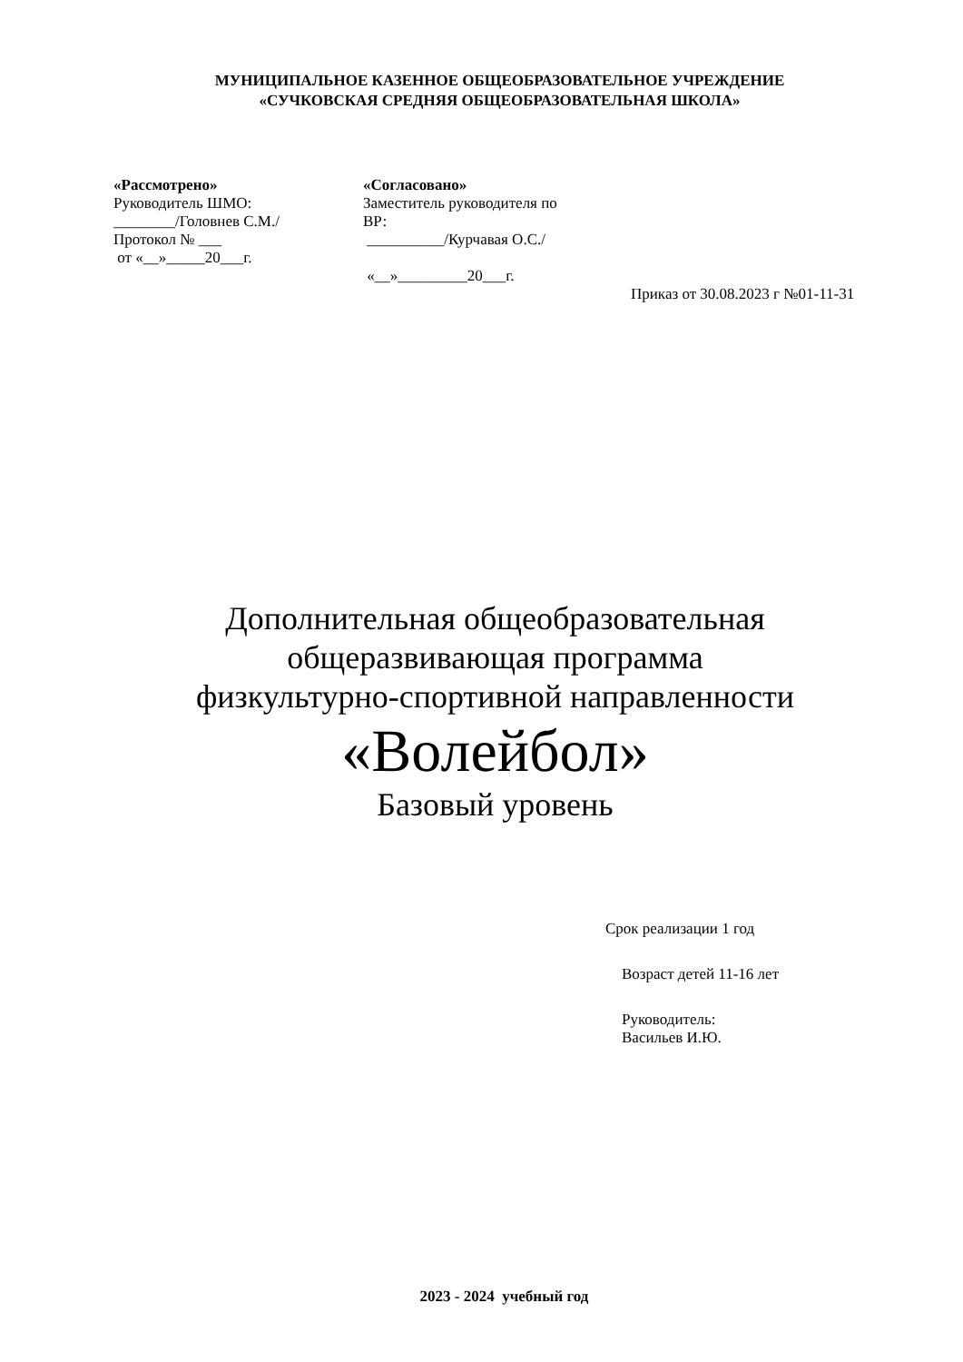МУНИЦИПАЛЬНОЕ КАЗЕННОЕ ОБЩЕОБРАЗОВАТЕЛЬНОЕ УЧРЕЖДЕНИЕ
«СУЧКОВСКАЯ СРЕДНЯЯ ОБЩЕОБРАЗОВАТЕЛЬНАЯ ШКОЛА»
«Рассмотрено»
Руководитель ШМО:
________/Головнев С.М./
Протокол № ___
от «__»_____20___г.
«Согласовано»
Заместитель руководителя по
ВР:
__________/Курчавая О.С./
«__»_________20___г.
Приказ от 30.08.2023 г №01-11-31
Дополнительная общеобразовательная
общеразвивающая программа
физкультурно-спортивной направленности
«Волейбол»
Базовый уровень
Срок реализации 1 год
Возраст детей 11-16 лет
Руководитель:
Васильев И.Ю.
2023 - 2024 учебный год